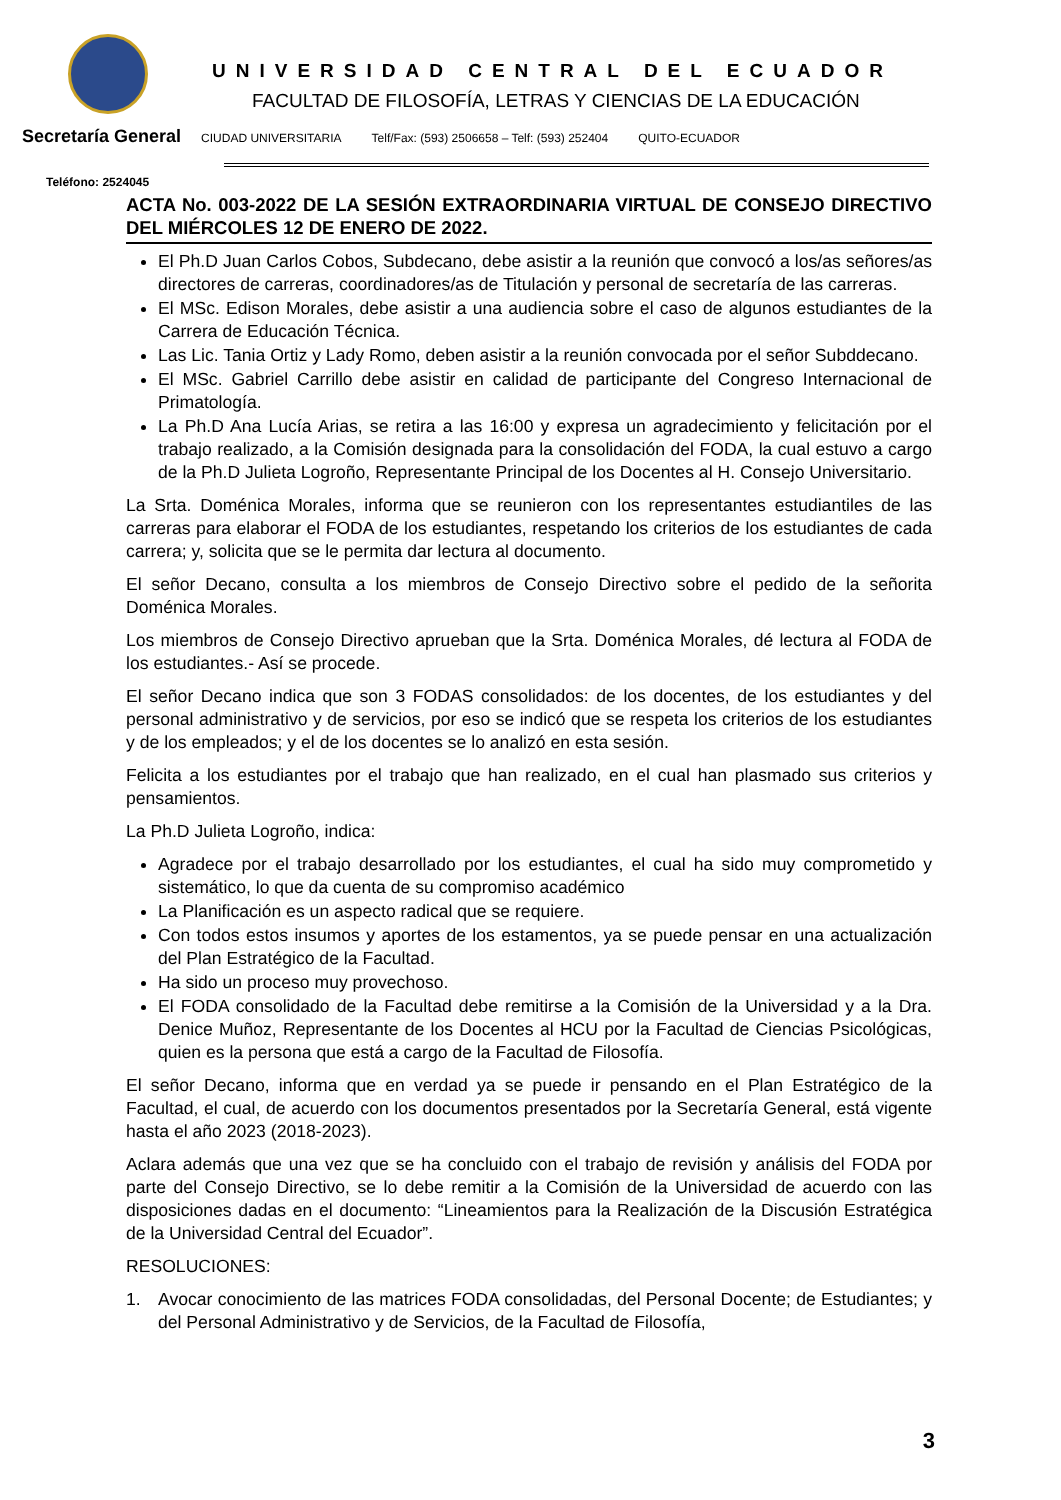UNIVERSIDAD CENTRAL DEL ECUADOR
FACULTAD DE FILOSOFÍA, LETRAS Y CIENCIAS DE LA EDUCACIÓN
Secretaría General CIUDAD UNIVERSITARIA Telf/Fax: (593) 2506658 – Telf: (593) 252404 QUITO-ECUADOR
Teléfono: 2524045
ACTA No. 003-2022 DE LA SESIÓN EXTRAORDINARIA VIRTUAL DE CONSEJO DIRECTIVO DEL MIÉRCOLES 12 DE ENERO DE 2022.
El Ph.D Juan Carlos Cobos, Subdecano, debe asistir a la reunión que convocó a los/as señores/as directores de carreras, coordinadores/as de Titulación y personal de secretaría de las carreras.
El MSc. Edison Morales, debe asistir a una audiencia sobre el caso de algunos estudiantes de la Carrera de Educación Técnica.
Las Lic. Tania Ortiz y Lady Romo, deben asistir a la reunión convocada por el señor Subddecano.
El MSc. Gabriel Carrillo debe asistir en calidad de participante del Congreso Internacional de Primatología.
La Ph.D Ana Lucía Arias, se retira a las 16:00 y expresa un agradecimiento y felicitación por el trabajo realizado, a la Comisión designada para la consolidación del FODA, la cual estuvo a cargo de la Ph.D Julieta Logroño, Representante Principal de los Docentes al H. Consejo Universitario.
La Srta. Doménica Morales, informa que se reunieron con los representantes estudiantiles de las carreras para elaborar el FODA de los estudiantes, respetando los criterios de los estudiantes de cada carrera; y, solicita que se le permita dar lectura al documento.
El señor Decano, consulta a los miembros de Consejo Directivo sobre el pedido de la señorita Doménica Morales.
Los miembros de Consejo Directivo aprueban que la Srta. Doménica Morales, dé lectura al FODA de los estudiantes.- Así se procede.
El señor Decano indica que son 3 FODAS consolidados: de los docentes, de los estudiantes y del personal administrativo y de servicios, por eso se indicó que se respeta los criterios de los estudiantes y de los empleados; y el de los docentes se lo analizó en esta sesión.
Felicita a los estudiantes por el trabajo que han realizado, en el cual han plasmado sus criterios y pensamientos.
La Ph.D Julieta Logroño, indica:
Agradece por el trabajo desarrollado por los estudiantes, el cual ha sido muy comprometido y sistemático, lo que da cuenta de su compromiso académico
La Planificación es un aspecto radical que se requiere.
Con todos estos insumos y aportes de los estamentos, ya se puede pensar en una actualización del Plan Estratégico de la Facultad.
Ha sido un proceso muy provechoso.
El FODA consolidado de la Facultad debe remitirse a la Comisión de la Universidad y a la Dra. Denice Muñoz, Representante de los Docentes al HCU por la Facultad de Ciencias Psicológicas, quien es la persona que está a cargo de la Facultad de Filosofía.
El señor Decano, informa que en verdad ya se puede ir pensando en el Plan Estratégico de la Facultad, el cual, de acuerdo con los documentos presentados por la Secretaría General, está vigente hasta el año 2023 (2018-2023).
Aclara además que una vez que se ha concluido con el trabajo de revisión y análisis del FODA por parte del Consejo Directivo, se lo debe remitir a la Comisión de la Universidad de acuerdo con las disposiciones dadas en el documento: “Lineamientos para la Realización de la Discusión Estratégica de la Universidad Central del Ecuador”.
RESOLUCIONES:
1. Avocar conocimiento de las matrices FODA consolidadas, del Personal Docente; de Estudiantes; y del Personal Administrativo y de Servicios, de la Facultad de Filosofía,
3